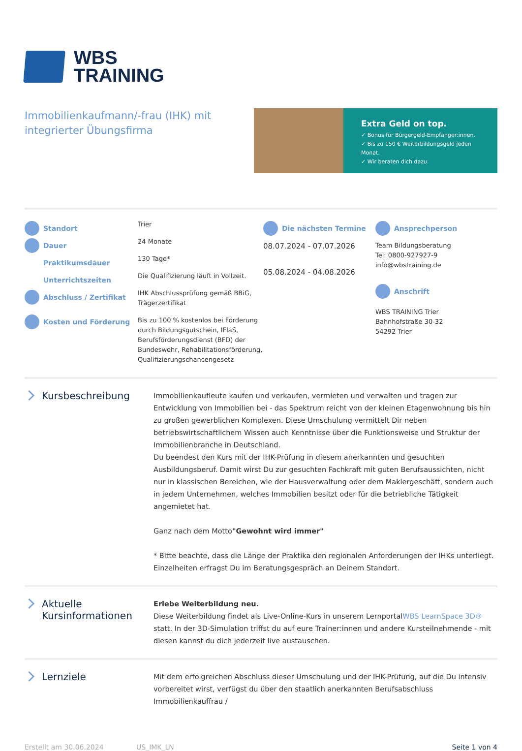WBS
TRAINING
Immobilienkaufmann/-frau (IHK) mit integrierter Übungsfirma
Extra Geld on top.
✓ Bonus für Bürgergeld-Empfänger:innen.
✓ Bis zu 150 € Weiterbildungsgeld jeden Monat.
✓ Wir beraten dich dazu.
Standort
Dauer
Praktikumsdauer
Unterrichtszeiten
Abschluss / Zertifikat
Kosten und Förderung
Trier
24 Monate
130 Tage*
Die Qualifizierung läuft in Vollzeit.
IHK Abschlussprüfung gemäß BBiG, Trägerzertifikat
Bis zu 100 % kostenlos bei Förderung durch Bildungsgutschein, IFlaS, Berufsförderungsdienst (BFD) der Bundeswehr, Rehabilitationsförderung, Qualifizierungschancengesetz
Die nächsten Termine
08.07.2024 - 07.07.2026
05.08.2024 - 04.08.2026
Ansprechperson
Team Bildungsberatung
Tel: 0800-927927-9
info@wbstraining.de
Anschrift
WBS TRAINING Trier
Bahnhofstraße 30-32
54292 Trier
Kursbeschreibung
Immobilienkaufleute kaufen und verkaufen, vermieten und verwalten und tragen zur Entwicklung von Immobilien bei - das Spektrum reicht von der kleinen Etagenwohnung bis hin zu großen gewerblichen Komplexen. Diese Umschulung vermittelt Dir neben betriebswirtschaftlichem Wissen auch Kenntnisse über die Funktionsweise und Struktur der Immobilienbranche in Deutschland.
Du beendest den Kurs mit der IHK-Prüfung in diesem anerkannten und gesuchten Ausbildungsberuf. Damit wirst Du zur gesuchten Fachkraft mit guten Berufsaussichten, nicht nur in klassischen Bereichen, wie der Hausverwaltung oder dem Maklergeschäft, sondern auch in jedem Unternehmen, welches Immobilien besitzt oder für die betriebliche Tätigkeit angemietet hat.
Ganz nach dem Motto"Gewohnt wird immer"
* Bitte beachte, dass die Länge der Praktika den regionalen Anforderungen der IHKs unterliegt. Einzelheiten erfragst Du im Beratungsgespräch an Deinem Standort.
Aktuelle Kursinformationen
Erlebe Weiterbildung neu.
Diese Weiterbildung findet als Live-Online-Kurs in unserem LernportalWBS LearnSpace 3D® statt. In der 3D-Simulation triffst du auf eure Trainer:innen und andere Kursteilnehmende - mit diesen kannst du dich jederzeit live austauschen.
Lernziele
Mit dem erfolgreichen Abschluss dieser Umschulung und der IHK-Prüfung, auf die Du intensiv vorbereitet wirst, verfügst du über den staatlich anerkannten Berufsabschluss Immobilienkauffrau /
Erstellt am 30.06.2024 US_IMK_LN Seite 1 von 4